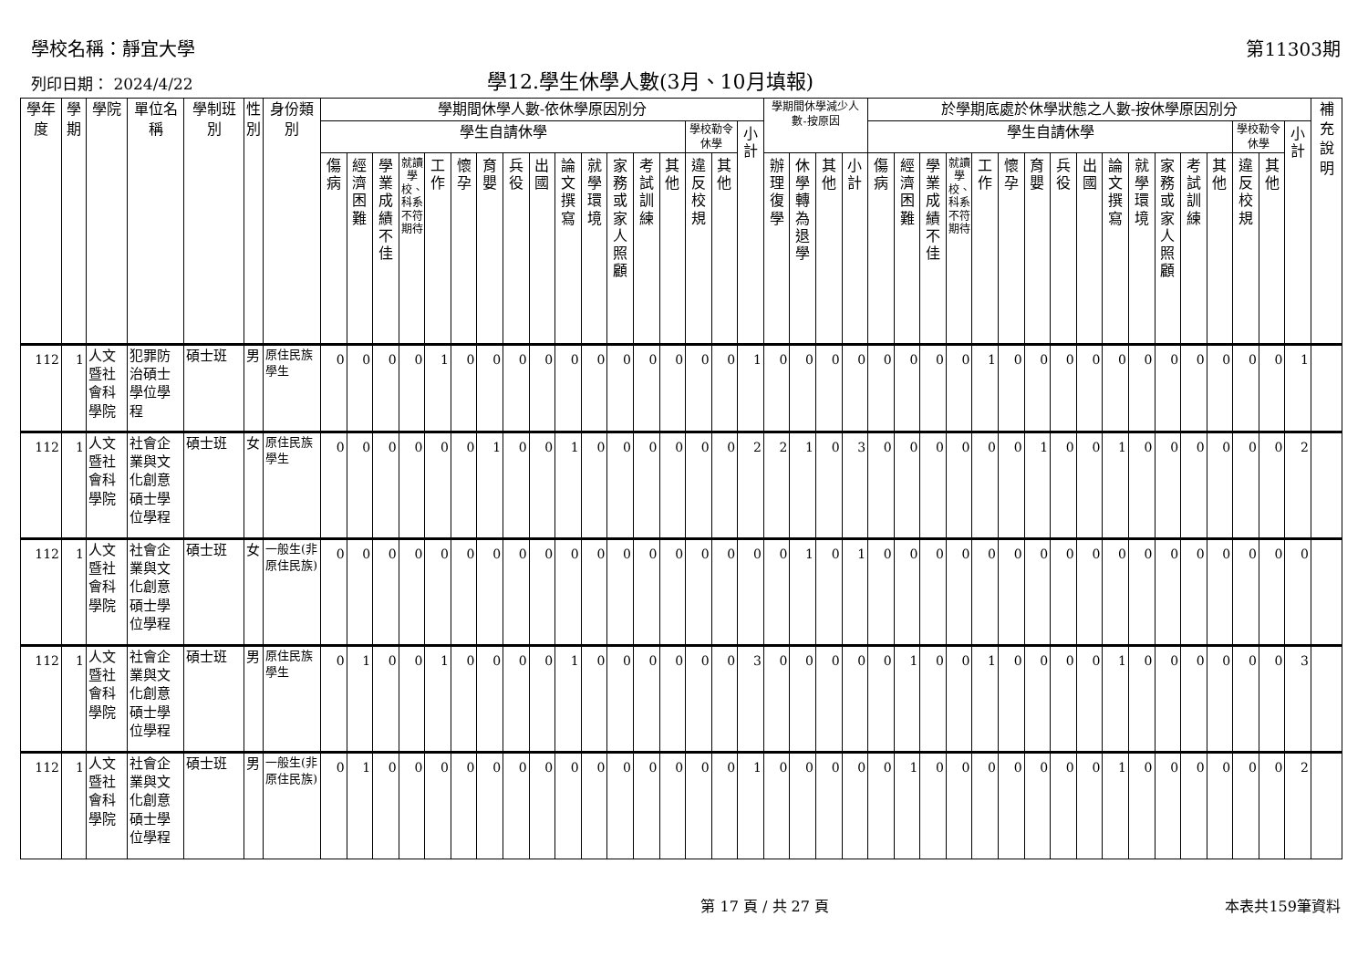學校名稱：靜宜大學 第11303期
列印日期： 2024/4/22 學12.學生休學人數(3月、10月填報)
| 學年度 | 學期 | 學院 | 單位名稱 | 學制班別 | 性別 | 身份類別 | 學期間休學人數-依休學原因別分 | | | | | | | | | | | | | | | | | 學期間休學減少人數-按原因 | | | | 於學期底處於休學狀態之人數-按休學原因別分 | | | | | | | | | | | | | | | | | 補充說明 |
| --- | --- | --- | --- | --- | --- | --- | --- | --- | --- | --- | --- | --- | --- | --- | --- | --- | --- | --- | --- | --- | --- | --- | --- | --- | --- | --- | --- | --- | --- | --- | --- | --- | --- | --- | --- | --- | --- | --- | --- | --- | --- | --- | --- | --- | --- |
| | | | | | | | 學生自請休學 | | | | | | | | | | | | | | 學校勒令休學 | | 小計 | | | | | 學生自請休學 | | | | | | | | | | | | | | 學校勒令休學 | | 小計 | |
| | | | | | | | 傷病 | 經濟困難 | 學業成績不佳 | 就讀學校、科系不符期待 | 工作 | 懷孕 | 育嬰 | 兵役 | 出國 | 論文撰寫 | 就學環境 | 家務或家人照顧 | 考試訓練 | 其他 | 違反校規 | 其他 | | 辦理復學 | 休學轉為退學 | 其他 | 小計 | 傷病 | 經濟困難 | 學業成績不佳 | 就讀學校、科系不符期待 | 工作 | 懷孕 | 育嬰 | 兵役 | 出國 | 論文撰寫 | 就學環境 | 家務或家人照顧 | 考試訓練 | 其他 | 違反校規 | 其他 | | |
| 112 | 1 | 人文暨社會科學院 | 犯罪防治碩士學位學程 | 碩士班 | 男 | 原住民族學生 | 0 | 0 | 0 | 0 | 1 | 0 | 0 | 0 | 0 | 0 | 0 | 0 | 0 | 0 | 0 | 0 | 1 | 0 | 0 | 0 | 0 | 0 | 0 | 0 | 0 | 1 | 0 | 0 | 0 | 0 | 0 | 0 | 0 | 0 | 0 | 0 | 0 | 1 | |
| 112 | 1 | 人文暨社會科學院 | 社會企業與文化創意碩士學位學程 | 碩士班 | 女 | 原住民族學生 | 0 | 0 | 0 | 0 | 0 | 0 | 1 | 0 | 0 | 1 | 0 | 0 | 0 | 0 | 0 | 0 | 2 | 2 | 1 | 0 | 3 | 0 | 0 | 0 | 0 | 0 | 0 | 1 | 0 | 0 | 1 | 0 | 0 | 0 | 0 | 0 | 0 | 2 | |
| 112 | 1 | 人文暨社會科學院 | 社會企業與文化創意碩士學位學程 | 碩士班 | 女 | 一般生(非原住民族) | 0 | 0 | 0 | 0 | 0 | 0 | 0 | 0 | 0 | 0 | 0 | 0 | 0 | 0 | 0 | 0 | 0 | 0 | 1 | 0 | 1 | 0 | 0 | 0 | 0 | 0 | 0 | 0 | 0 | 0 | 0 | 0 | 0 | 0 | 0 | 0 | 0 | 0 | |
| 112 | 1 | 人文暨社會科學院 | 社會企業與文化創意碩士學位學程 | 碩士班 | 男 | 原住民族學生 | 0 | 1 | 0 | 0 | 1 | 0 | 0 | 0 | 0 | 1 | 0 | 0 | 0 | 0 | 0 | 0 | 3 | 0 | 0 | 0 | 0 | 0 | 1 | 0 | 0 | 1 | 0 | 0 | 0 | 0 | 1 | 0 | 0 | 0 | 0 | 0 | 0 | 3 | |
| 112 | 1 | 人文暨社會科學院 | 社會企業與文化創意碩士學位學程 | 碩士班 | 男 | 一般生(非原住民族) | 0 | 1 | 0 | 0 | 0 | 0 | 0 | 0 | 0 | 0 | 0 | 0 | 0 | 0 | 0 | 0 | 1 | 0 | 0 | 0 | 0 | 0 | 1 | 0 | 0 | 0 | 0 | 0 | 0 | 0 | 1 | 0 | 0 | 0 | 0 | 0 | 0 | 2 | |
第 17 頁 / 共 27 頁 本表共159筆資料